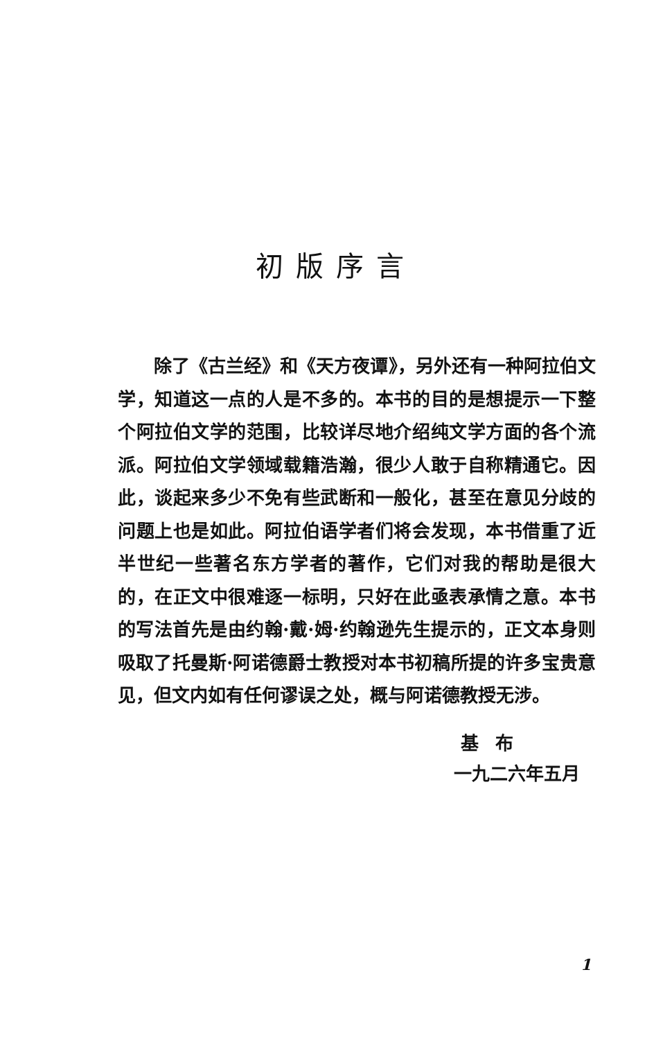初版序言
除了《古兰经》和《天方夜谭》，另外还有一种阿拉伯文学，知道这一点的人是不多的。本书的目的是想提示一下整个阿拉伯文学的范围，比较详尽地介绍纯文学方面的各个流派。阿拉伯文学领域载籍浩瀚，很少人敢于自称精通它。因此，谈起来多少不免有些武断和一般化，甚至在意见分歧的问题上也是如此。阿拉伯语学者们将会发现，本书借重了近半世纪一些著名东方学者的著作，它们对我的帮助是很大的，在正文中很难逐一标明，只好在此亟表承情之意。本书的写法首先是由约翰·戴·姆·约翰逊先生提示的，正文本身则吸取了托曼斯·阿诺德爵士教授对本书初稿所提的许多宝贵意见，但文内如有任何谬误之处，概与阿诺德教授无涉。
基布
一九二六年五月
1